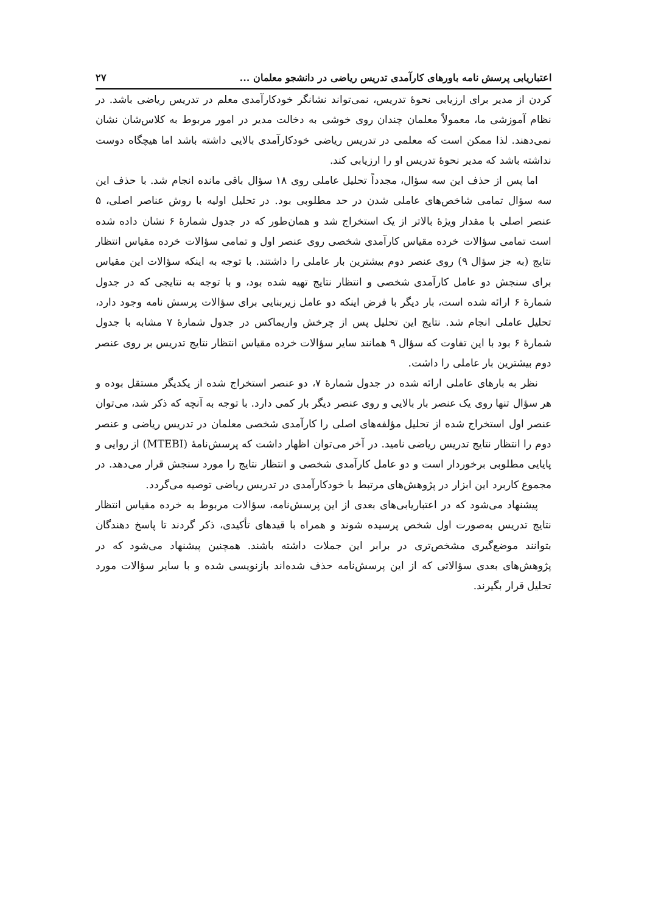اعتباریابی پرسش نامه باورهای کارآمدی تدریس ریاضی در دانشجو معلمان ... ۲۷
کردن از مدیر برای ارزیابی نحوهٔ تدریس، نمی‌تواند نشانگر خودکارآمدی معلم در تدریس ریاضی باشد. در نظام آموزشی ما، معمولاً معلمان چندان روی خوشی به دخالت مدیر در امور مربوط به کلاس‌شان نشان نمی‌دهند. لذا ممکن است که معلمی در تدریس ریاضی خودکارآمدی بالایی داشته باشد اما هیچگاه دوست نداشته باشد که مدیر نحوهٔ تدریس او را ارزیابی کند.
اما پس از حذف این سه سؤال، مجدداً تحلیل عاملی روی ۱۸ سؤال باقی مانده انجام شد. با حذف این سه سؤال تمامی شاخص‌های عاملی شدن در حد مطلوبی بود. در تحلیل اولیه با روش عناصر اصلی، ۵ عنصر اصلی با مقدار ویژهٔ بالاتر از یک استخراج شد و همان‌طور که در جدول شمارهٔ ۶ نشان داده شده است تمامی سؤالات خرده مقیاس کارآمدی شخصی روی عنصر اول و تمامی سؤالات خرده مقیاس انتظار نتایج (به جز سؤال ۹) روی عنصر دوم بیشترین بار عاملی را داشتند. با توجه به اینکه سؤالات این مقیاس برای سنجش دو عامل کارآمدی شخصی و انتظار نتایج تهیه شده بود، و با توجه به نتایجی که در جدول شمارهٔ ۶ ارائه شده است، بار دیگر با فرض اینکه دو عامل زیربنایی برای سؤالات پرسش نامه وجود دارد، تحلیل عاملی انجام شد. نتایج این تحلیل پس از چرخش واریماکس در جدول شمارهٔ ۷ مشابه با جدول شمارهٔ ۶ بود با این تفاوت که سؤال ۹ همانند سایر سؤالات خرده مقیاس انتظار نتایج تدریس بر روی عنصر دوم بیشترین بار عاملی را داشت.
نظر به بارهای عاملی ارائه شده در جدول شمارهٔ ۷، دو عنصر استخراج شده از یکدیگر مستقل بوده و هر سؤال تنها روی یک عنصر بار بالایی و روی عنصر دیگر بار کمی دارد. با توجه به آنچه که ذکر شد، می‌توان عنصر اول استخراج شده از تحلیل مؤلفه‌های اصلی را کارآمدی شخصی معلمان در تدریس ریاضی و عنصر دوم را انتظار نتایج تدریس ریاضی نامید. در آخر می‌توان اظهار داشت که پرسش‌نامهٔ (MTEBI) از روایی و پایایی مطلوبی برخوردار است و دو عامل کارآمدی شخصی و انتظار نتایج را مورد سنجش قرار می‌دهد. در مجموع کاربرد این ابزار در پژوهش‌های مرتبط با خودکارآمدی در تدریس ریاضی توصیه می‌گردد.
پیشنهاد می‌شود که در اعتباریابی‌های بعدی از این پرسش‌نامه، سؤالات مربوط به خرده مقیاس انتظار نتایج تدریس به‌صورت اول شخص پرسیده شوند و همراه با قیدهای تأکیدی، ذکر گردند تا پاسخ دهندگان بتوانند موضع‌گیری مشخص‌تری در برابر این جملات داشته باشند. همچنین پیشنهاد می‌شود که در پژوهش‌های بعدی سؤالاتی که از این پرسش‌نامه حذف شده‌اند بازنویسی شده و با سایر سؤالات مورد تحلیل قرار بگیرند.